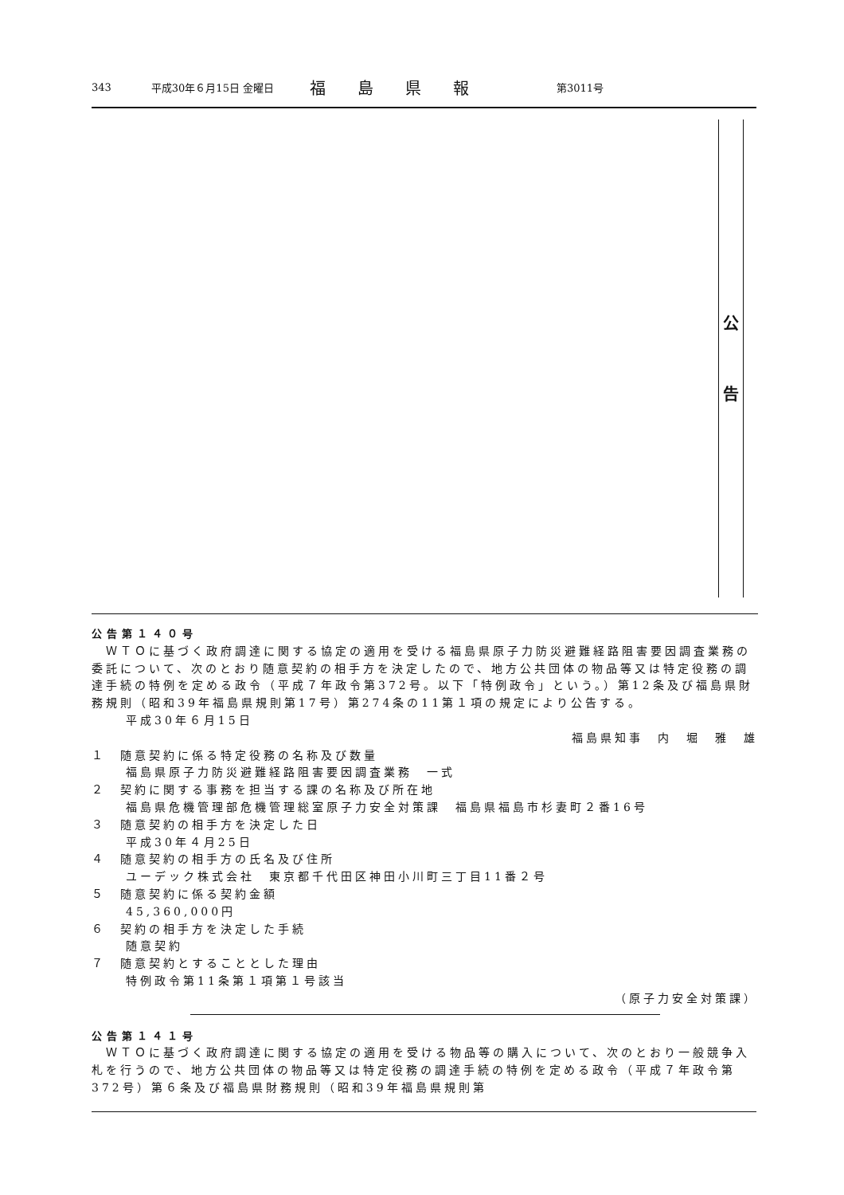343 平成30年６月15日 金曜日 福島県報 第3011号
公
告
公告第１４０号
　ＷＴＯに基づく政府調達に関する協定の適用を受ける福島県原子力防災避難経路阻害要因調査業務の委託について、次のとおり随意契約の相手方を決定したので、地方公共団体の物品等又は特定役務の調達手続の特例を定める政令（平成７年政令第372号。以下「特例政令」という。）第12条及び福島県財務規則（昭和39年福島県規則第17号）第274条の11第１項の規定により公告する。
平成30年６月15日
福島県知事　内　堀　雅　雄　
１　随意契約に係る特定役務の名称及び数量
福島県原子力防災避難経路阻害要因調査業務　一式
２　契約に関する事務を担当する課の名称及び所在地
福島県危機管理部危機管理総室原子力安全対策課　福島県福島市杉妻町２番16号
３　随意契約の相手方を決定した日
平成30年４月25日
４　随意契約の相手方の氏名及び住所
ユーデック株式会社　東京都千代田区神田小川町三丁目11番２号
５　随意契約に係る契約金額
45,360,000円
６　契約の相手方を決定した手続
随意契約
７　随意契約とすることとした理由
特例政令第11条第１項第１号該当
（原子力安全対策課）
公告第１４１号
　ＷＴＯに基づく政府調達に関する協定の適用を受ける物品等の購入について、次のとおり一般競争入札を行うので、地方公共団体の物品等又は特定役務の調達手続の特例を定める政令（平成７年政令第372号）第６条及び福島県財務規則（昭和39年福島県規則第